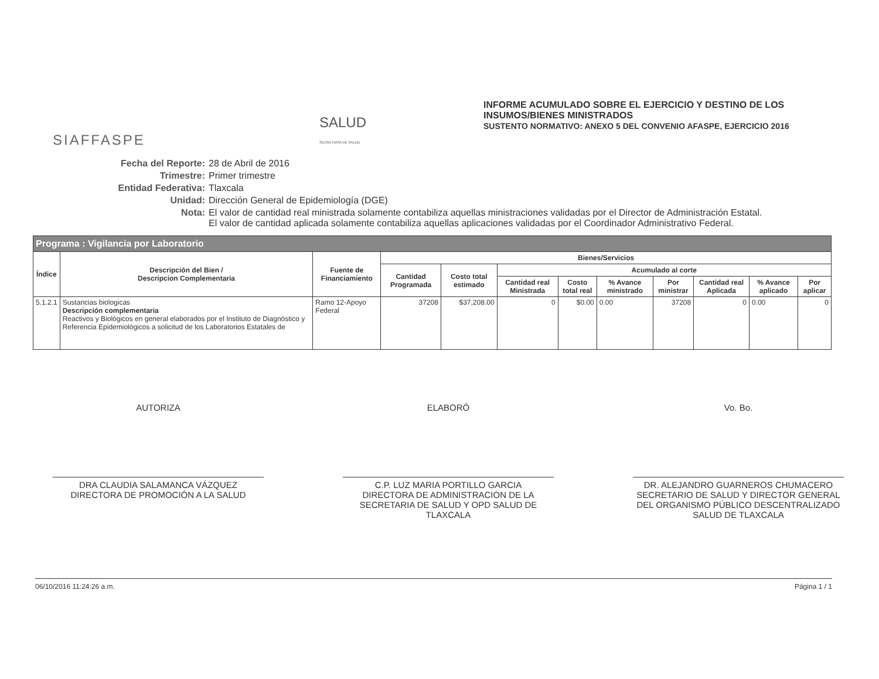SIAFFASPE
SALUD
SECRETARÍA DE SALUD
INFORME ACUMULADO SOBRE EL EJERCICIO Y DESTINO DE LOS
INSUMOS/BIENES MINISTRADOS
SUSTENTO NORMATIVO: ANEXO 5 DEL CONVENIO AFASPE, EJERCICIO 2016
Fecha del Reporte: 28 de Abril de 2016
Trimestre: Primer trimestre
Entidad Federativa: Tlaxcala
Unidad: Dirección General de Epidemiología (DGE)
Nota: El valor de cantidad real ministrada solamente contabiliza aquellas ministraciones validadas por el Director de Administración Estatal.
El valor de cantidad aplicada solamente contabiliza aquellas aplicaciones validadas por el Coordinador Administrativo Federal.
| Programa : Vigilancia por Laboratorio | | | | | | | | | | | |
| --- | --- | --- | --- | --- | --- | --- | --- | --- | --- | --- | --- |
| Índice | Descripción del Bien / Descripcion Complementaria | Fuente de Financiamiento | Bienes/Servicios | | | | | | | | |
| | | | Cantidad Programada | Costo total estimado | Acumulado al corte | | | | | | |
| | | | | | Cantidad real Ministrada | Costo total real | % Avance ministrado | Por ministrar | Cantidad real Aplicada | % Avance aplicado | Por aplicar |
| 5.1.2.1 | Sustancias biologicas Descripción complementaria Reactivos y Biológicos en general elaborados por el Instituto de Diagnóstico y Referencia Epidemiológicos a solicitud de los Laboratorios Estatales de | Ramo 12-Apoyo Federal | 37208 | $37,208.00 | 0 | $0.00 | 0.00 | 37208 | 0 | 0.00 | 0 |
AUTORIZA
DRA CLAUDIA SALAMANCA VÁZQUEZ
DIRECTORA DE PROMOCIÓN A LA SALUD
ELABORÓ
C.P. LUZ MARIA PORTILLO GARCIA
DIRECTORA DE ADMINISTRACION DE LA SECRETARIA DE SALUD Y OPD SALUD DE TLAXCALA
Vo. Bo.
DR. ALEJANDRO GUARNEROS CHUMACERO
SECRETARIO DE SALUD Y DIRECTOR GENERAL DEL ORGANISMO PÚBLICO DESCENTRALIZADO SALUD DE TLAXCALA
06/10/2016 11:24:26 a.m. Página 1 / 1